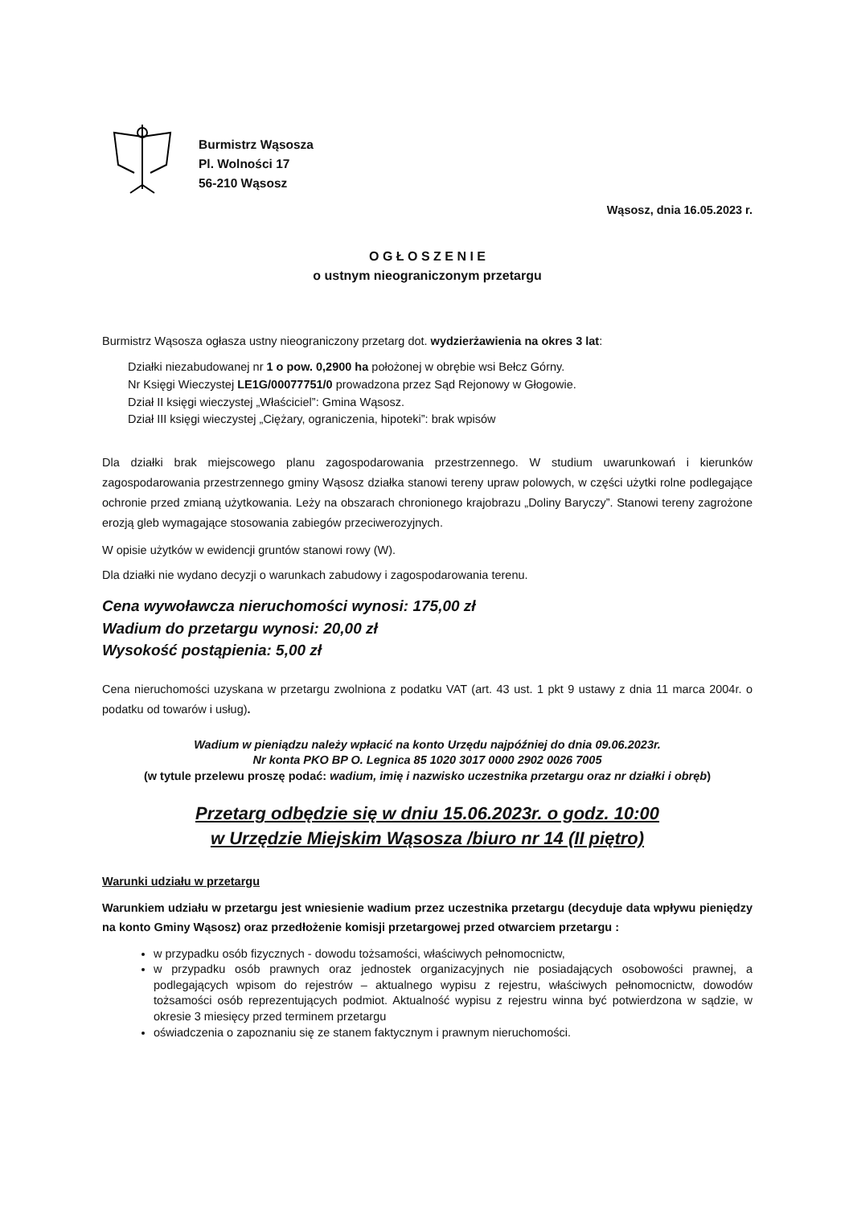Burmistrz Wąsosza
Pl. Wolności 17
56-210 Wąsosz
Wąsosz, dnia 16.05.2023 r.
O G Ł O S Z E N I E
o ustnym nieograniczonym przetargu
Burmistrz Wąsosza ogłasza ustny nieograniczony przetarg dot. wydzierżawienia na okres 3 lat:
Działki niezabudowanej nr 1 o pow. 0,2900 ha położonej w obrębie wsi Bełcz Górny.
Nr Księgi Wieczystej LE1G/00077751/0 prowadzona przez Sąd Rejonowy w Głogowie.
Dział II księgi wieczystej „Właściciel”: Gmina Wąsosz.
Dział III księgi wieczystej „Ciężary, ograniczenia, hipoteki”: brak wpisów
Dla działki brak miejscowego planu zagospodarowania przestrzennego. W studium uwarunkowań i kierunków zagospodarowania przestrzennego gminy Wąsosz działka stanowi tereny upraw polowych, w części użytki rolne podlegające ochronie przed zmianą użytkowania. Leży na obszarach chronionego krajobrazu „Doliny Baryczy”. Stanowi tereny zagrożone erozją gleb wymagające stosowania zabiegów przeciwerozyjnych.
W opisie użytków w ewidencji gruntów stanowi rowy (W).
Dla działki nie wydano decyzji o warunkach zabudowy i zagospodarowania terenu.
Cena wywoławcza nieruchomości wynosi: 175,00 zł
Wadium do przetargu wynosi: 20,00 zł
Wysokość postąpienia: 5,00 zł
Cena nieruchomości uzyskana w przetargu zwolniona z podatku VAT (art. 43 ust. 1 pkt 9 ustawy z dnia 11 marca 2004r. o podatku od towarów i usług).
Wadium w pieniądzu należy wpłacić na konto Urzędu najpóźniej do dnia 09.06.2023r.
Nr konta PKO BP O. Legnica 85 1020 3017 0000 2902 0026 7005
(w tytule przelewu proszę podać: wadium, imię i nazwisko uczestnika przetargu oraz nr działki i obręb)
Przetarg odbędzie się w dniu 15.06.2023r. o godz. 10:00
w Urzędzie Miejskim Wąsosza /biuro nr 14 (II piętro)
Warunki udziału w przetargu
Warunkiem udziału w przetargu jest wniesienie wadium przez uczestnika przetargu (decyduje data wpływu pieniędzy na konto Gminy Wąsosz) oraz przedłożenie komisji przetargowej przed otwarciem przetargu :
w przypadku osób fizycznych - dowodu tożsamości, właściwych pełnomocnictw,
w przypadku osób prawnych oraz jednostek organizacyjnych nie posiadających osobowości prawnej, a podlegających wpisom do rejestrów – aktualnego wypisu z rejestru, właściwych pełnomocnictw, dowodów tożsamości osób reprezentujących podmiot. Aktualność wypisu z rejestru winna być potwierdzona w sądzie, w okresie 3 miesięcy przed terminem przetargu
oświadczenia o zapoznaniu się ze stanem faktycznym i prawnym nieruchomości.